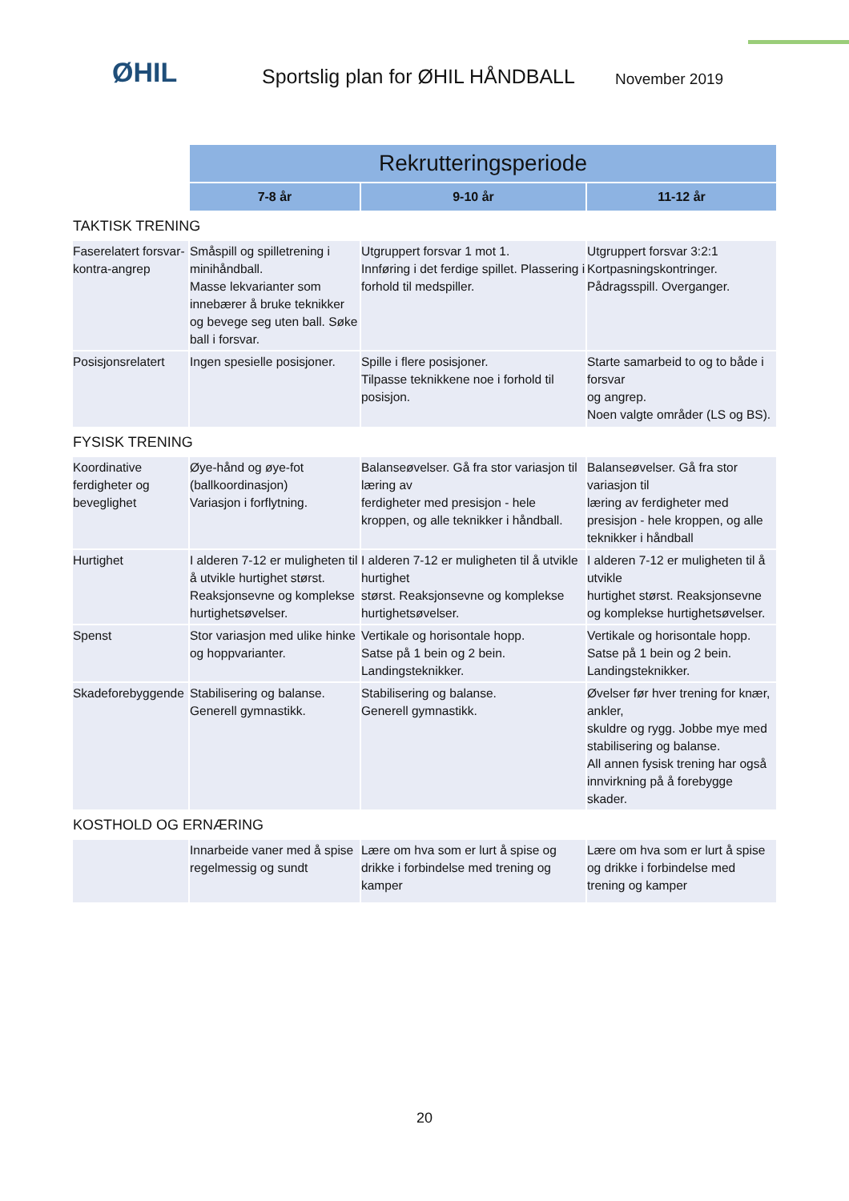ØHIL
Sportslig plan for ØHIL HÅNDBALL
November 2019
| | Rekrutteringsperiode | | |
| | 7-8 år | 9-10 år | 11-12 år |
| TAKTISK TRENING | | | |
| Faserelatert forsvar-kontra-angrep | Småspill og spilletrening i minihåndball. Masse lekvarianter som innebærer å bruke teknikker og bevege seg uten ball. Søke ball i forsvar. | Utgruppert forsvar 1 mot 1. Innføring i det ferdige spillet. Plassering i forhold til medspiller. | Utgruppert forsvar 3:2:1 Kortpasningskontringer. Pådragsspill. Overganger. |
| Posisjonsrelatert | Ingen spesielle posisjoner. | Spille i flere posisjoner. Tilpasse teknikkene noe i forhold til posisjon. | Starte samarbeid to og to både i forsvar og angrep. Noen valgte områder (LS og BS). |
| FYSISK TRENING | | | |
| Koordinative ferdigheter og beveglighet | Øye-hånd og øye-fot (ballkoordinasjon) Variasjon i forflytning. | Balanseøvelser. Gå fra stor variasjon til læring av ferdigheter med presisjon - hele kroppen, og alle teknikker i håndball. | Balanseøvelser. Gå fra stor variasjon til læring av ferdigheter med presisjon - hele kroppen, og alle teknikker i håndball |
| Hurtighet | I alderen 7-12 er muligheten til å utvikle hurtighet størst. Reaksjonsevne og komplekse hurtighetsøvelser. | I alderen 7-12 er muligheten til å utvikle hurtighet størst. Reaksjonsevne og komplekse hurtighetsøvelser. | I alderen 7-12 er muligheten til å utvikle hurtighet størst. Reaksjonsevne og komplekse hurtighetsøvelser. |
| Spenst | Stor variasjon med ulike hinke og hoppvarianter. | Vertikale og horisontale hopp. Satse på 1 bein og 2 bein. Landingsteknikker. | Vertikale og horisontale hopp. Satse på 1 bein og 2 bein. Landingsteknikker. |
| Skadeforebyggende | Stabilisering og balanse. Generell gymnastikk. | Stabilisering og balanse. Generell gymnastikk. | Øvelser før hver trening for knær, ankler, skuldre og rygg. Jobbe mye med stabilisering og balanse. All annen fysisk trening har også innvirkning på å forebygge skader. |
| KOSTHOLD OG ERNÆRING | | | |
| | Innarbeide vaner med å spise regelmessig og sundt | Lære om hva som er lurt å spise og drikke i forbindelse med trening og kamper | Lære om hva som er lurt å spise og drikke i forbindelse med trening og kamper |
20